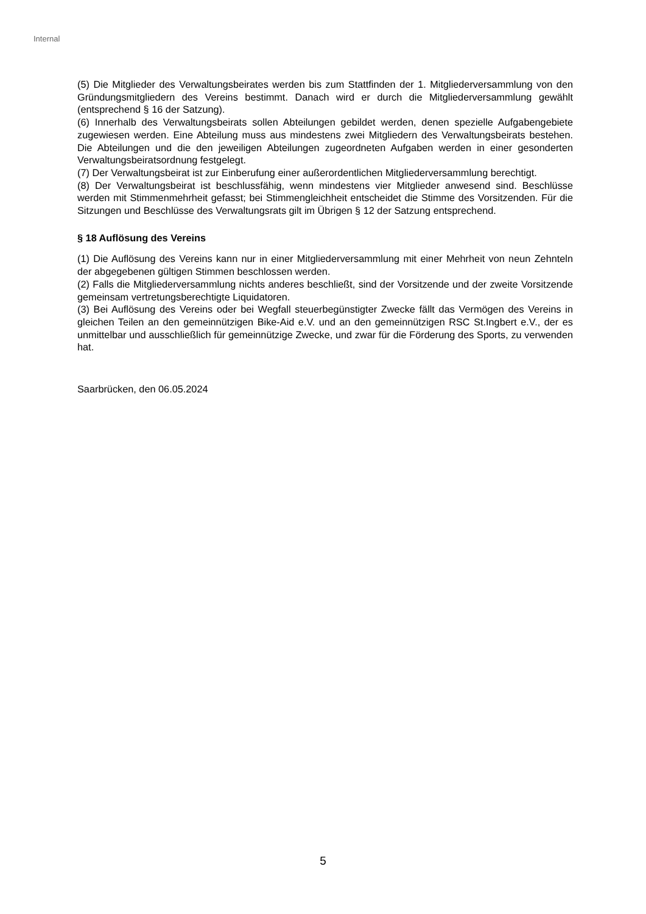Internal
(5) Die Mitglieder des Verwaltungsbeirates werden bis zum Stattfinden der 1. Mitgliederversammlung von den Gründungsmitgliedern des Vereins bestimmt. Danach wird er durch die Mitgliederversammlung gewählt (entsprechend § 16 der Satzung).
(6) Innerhalb des Verwaltungsbeirats sollen Abteilungen gebildet werden, denen spezielle Aufgabengebiete zugewiesen werden. Eine Abteilung muss aus mindestens zwei Mitgliedern des Verwaltungsbeirats bestehen. Die Abteilungen und die den jeweiligen Abteilungen zugeordneten Aufgaben werden in einer gesonderten Verwaltungsbeiratsordnung festgelegt.
(7) Der Verwaltungsbeirat ist zur Einberufung einer außerordentlichen Mitgliederversammlung berechtigt.
(8) Der Verwaltungsbeirat ist beschlussfähig, wenn mindestens vier Mitglieder anwesend sind. Beschlüsse werden mit Stimmenmehrheit gefasst; bei Stimmengleichheit entscheidet die Stimme des Vorsitzenden. Für die Sitzungen und Beschlüsse des Verwaltungsrats gilt im Übrigen § 12 der Satzung entsprechend.
§ 18 Auflösung des Vereins
(1) Die Auflösung des Vereins kann nur in einer Mitgliederversammlung mit einer Mehrheit von neun Zehnteln der abgegebenen gültigen Stimmen beschlossen werden.
(2) Falls die Mitgliederversammlung nichts anderes beschließt, sind der Vorsitzende und der zweite Vorsitzende gemeinsam vertretungsberechtigte Liquidatoren.
(3) Bei Auflösung des Vereins oder bei Wegfall steuerbegünstigter Zwecke fällt das Vermögen des Vereins in gleichen Teilen an den gemeinnützigen Bike-Aid e.V. und an den gemeinnützigen RSC St.Ingbert e.V., der es unmittelbar und ausschließlich für gemeinnützige Zwecke, und zwar für die Förderung des Sports, zu verwenden hat.
Saarbrücken, den 06.05.2024
5